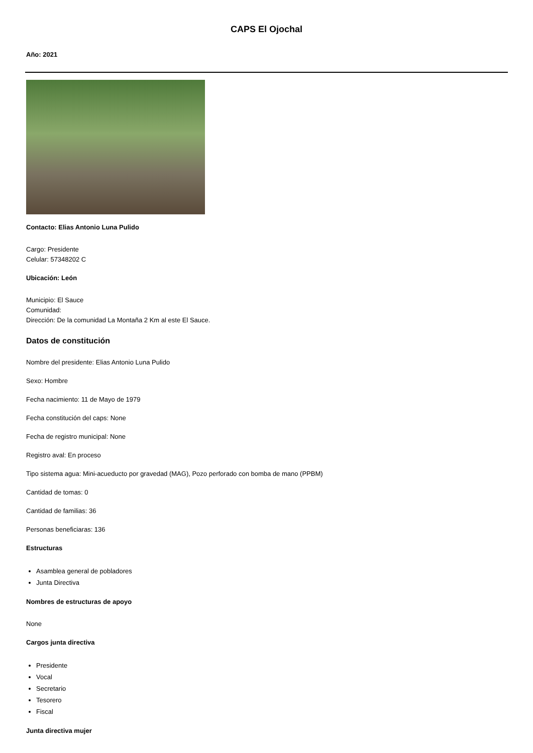CAPS El Ojochal
Año: 2021
Contacto: Elias Antonio Luna Pulido
Cargo: Presidente
Celular: 57348202 C
Ubicación: León
Municipio: El Sauce
Comunidad:
Dirección: De la comunidad La Montaña 2 Km al este El Sauce.
Datos de constitución
Nombre del presidente: Elias Antonio Luna Pulido
Sexo: Hombre
Fecha nacimiento: 11 de Mayo de 1979
Fecha constitución del caps: None
Fecha de registro municipal: None
Registro aval: En proceso
Tipo sistema agua: Mini-acueducto por gravedad (MAG), Pozo perforado con bomba de mano (PPBM)
Cantidad de tomas: 0
Cantidad de familias: 36
Personas beneficiaras: 136
Estructuras
Asamblea general de pobladores
Junta Directiva
Nombres de estructuras de apoyo
None
Cargos junta directiva
Presidente
Vocal
Secretario
Tesorero
Fiscal
Junta directiva mujer